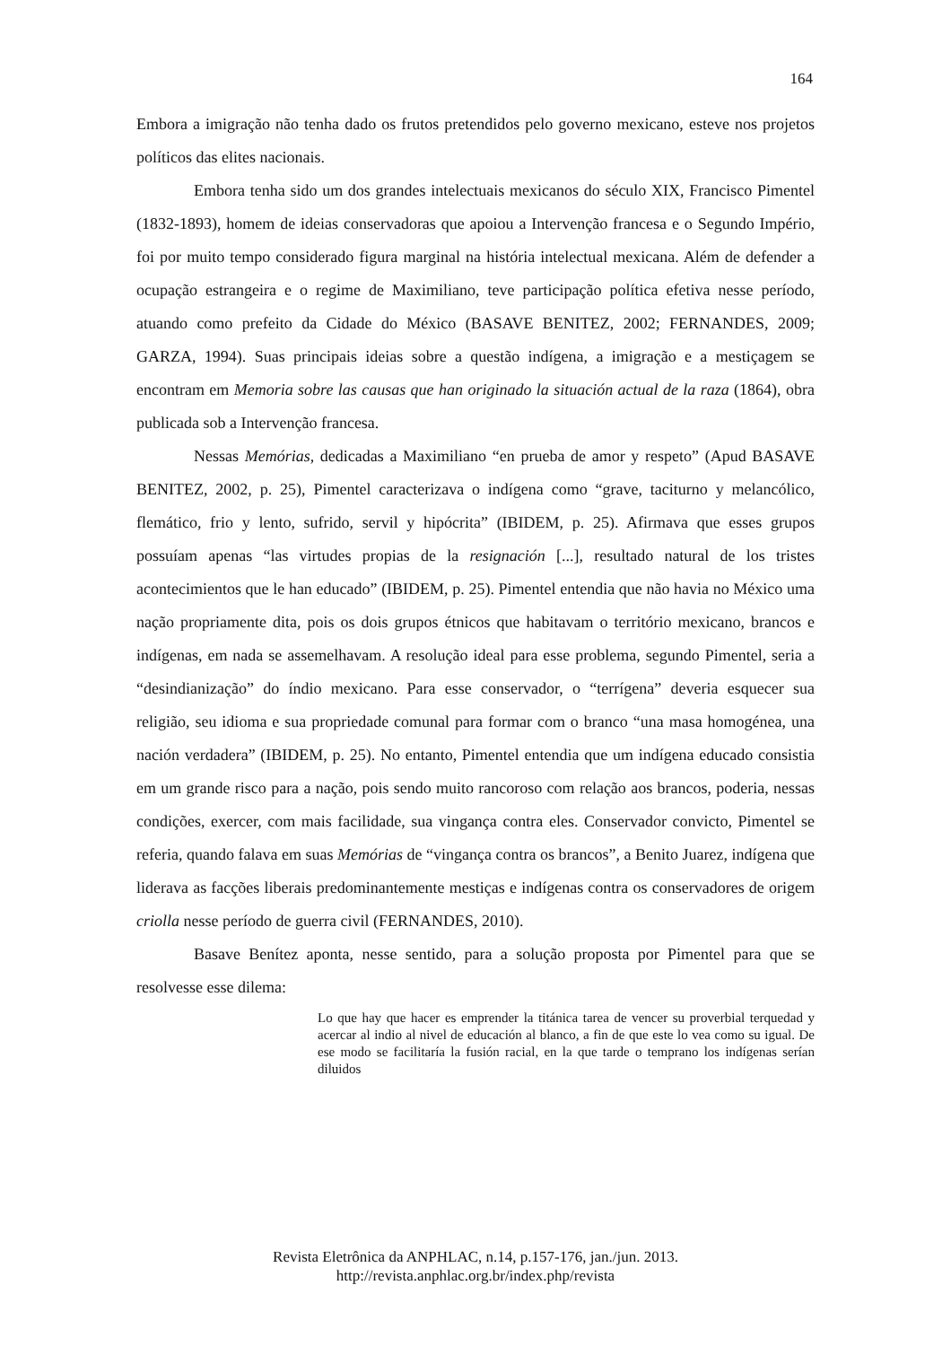164
Embora a imigração não tenha dado os frutos pretendidos pelo governo mexicano, esteve nos projetos políticos das elites nacionais.
Embora tenha sido um dos grandes intelectuais mexicanos do século XIX, Francisco Pimentel (1832-1893), homem de ideias conservadoras que apoiou a Intervenção francesa e o Segundo Império, foi por muito tempo considerado figura marginal na história intelectual mexicana. Além de defender a ocupação estrangeira e o regime de Maximiliano, teve participação política efetiva nesse período, atuando como prefeito da Cidade do México (BASAVE BENITEZ, 2002; FERNANDES, 2009; GARZA, 1994). Suas principais ideias sobre a questão indígena, a imigração e a mestiçagem se encontram em Memoria sobre las causas que han originado la situación actual de la raza (1864), obra publicada sob a Intervenção francesa.
Nessas Memórias, dedicadas a Maximiliano “en prueba de amor y respeto” (Apud BASAVE BENITEZ, 2002, p. 25), Pimentel caracterizava o indígena como “grave, taciturno y melancólico, flemático, frio y lento, sufrido, servil y hipócrita” (IBIDEM, p. 25). Afirmava que esses grupos possuíam apenas “las virtudes propias de la resignación [...], resultado natural de los tristes acontecimientos que le han educado” (IBIDEM, p. 25). Pimentel entendia que não havia no México uma nação propriamente dita, pois os dois grupos étnicos que habitavam o território mexicano, brancos e indígenas, em nada se assemelhavam. A resolução ideal para esse problema, segundo Pimentel, seria a “desindianização” do índio mexicano. Para esse conservador, o “terrígena” deveria esquecer sua religião, seu idioma e sua propriedade comunal para formar com o branco “una masa homogénea, una nación verdadera” (IBIDEM, p. 25). No entanto, Pimentel entendia que um indígena educado consistia em um grande risco para a nação, pois sendo muito rancoroso com relação aos brancos, poderia, nessas condições, exercer, com mais facilidade, sua vingança contra eles. Conservador convicto, Pimentel se referia, quando falava em suas Memórias de “vingança contra os brancos”, a Benito Juarez, indígena que liderava as facções liberais predominantemente mestiças e indígenas contra os conservadores de origem criolla nesse período de guerra civil (FERNANDES, 2010).
Basave Benítez aponta, nesse sentido, para a solução proposta por Pimentel para que se resolvesse esse dilema:
Lo que hay que hacer es emprender la titánica tarea de vencer su proverbial terquedad y acercar al indio al nivel de educación al blanco, a fin de que este lo vea como su igual. De ese modo se facilitaría la fusión racial, en la que tarde o temprano los indígenas serían diluidos
Revista Eletrônica da ANPHLAC, n.14, p.157-176, jan./jun. 2013.
http://revista.anphlac.org.br/index.php/revista